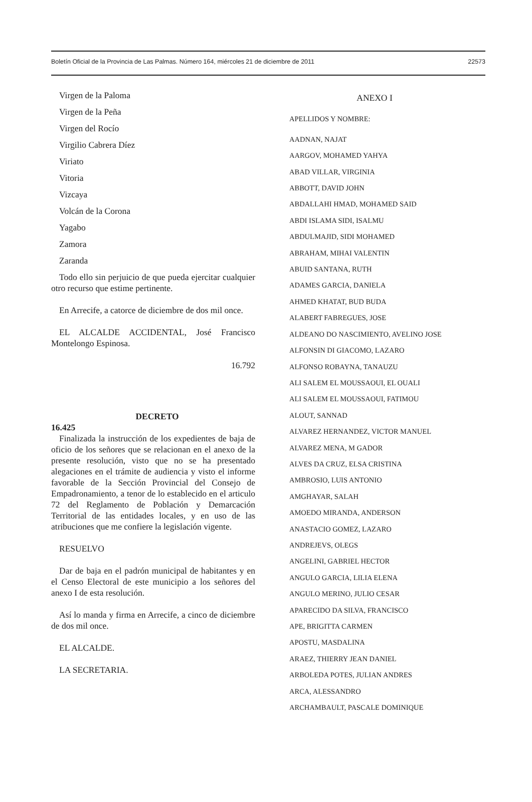Boletín Oficial de la Provincia de Las Palmas. Número 164, miércoles 21 de diciembre de 2011 22573
Virgen de la Paloma
Virgen de la Peña
Virgen del Rocío
Virgilio Cabrera Díez
Viriato
Vitoria
Vizcaya
Volcán de la Corona
Yagabo
Zamora
Zaranda
Todo ello sin perjuicio de que pueda ejercitar cualquier otro recurso que estime pertinente.
En Arrecife, a catorce de diciembre de dos mil once.
EL ALCALDE ACCIDENTAL, José Francisco Montelongo Espinosa.
16.792
DECRETO
16.425
Finalizada la instrucción de los expedientes de baja de oficio de los señores que se relacionan en el anexo de la presente resolución, visto que no se ha presentado alegaciones en el trámite de audiencia y visto el informe favorable de la Sección Provincial del Consejo de Empadronamiento, a tenor de lo establecido en el articulo 72 del Reglamento de Población y Demarcación Territorial de las entidades locales, y en uso de las atribuciones que me confiere la legislación vigente.
RESUELVO
Dar de baja en el padrón municipal de habitantes y en el Censo Electoral de este municipio a los señores del anexo I de esta resolución.
Así lo manda y firma en Arrecife, a cinco de diciembre de dos mil once.
EL ALCALDE.
LA SECRETARIA.
ANEXO I
APELLIDOS Y NOMBRE:
AADNAN, NAJAT
AARGOV, MOHAMED YAHYA
ABAD VILLAR, VIRGINIA
ABBOTT, DAVID JOHN
ABDALLAHI HMAD, MOHAMED SAID
ABDI ISLAMA SIDI, ISALMU
ABDULMAJID, SIDI MOHAMED
ABRAHAM, MIHAI VALENTIN
ABUID SANTANA, RUTH
ADAMES GARCIA, DANIELA
AHMED KHATAT, BUD BUDA
ALABERT FABREGUES, JOSE
ALDEANO DO NASCIMIENTO, AVELINO JOSE
ALFONSIN DI GIACOMO, LAZARO
ALFONSO ROBAYNA, TANAUZU
ALI SALEM EL MOUSSAOUI, EL OUALI
ALI SALEM EL MOUSSAOUI, FATIMOU
ALOUT, SANNAD
ALVAREZ HERNANDEZ, VICTOR MANUEL
ALVAREZ MENA, M GADOR
ALVES DA CRUZ, ELSA CRISTINA
AMBROSIO, LUIS ANTONIO
AMGHAYAR, SALAH
AMOEDO MIRANDA, ANDERSON
ANASTACIO GOMEZ, LAZARO
ANDREJEVS, OLEGS
ANGELINI, GABRIEL HECTOR
ANGULO GARCIA, LILIA ELENA
ANGULO MERINO, JULIO CESAR
APARECIDO DA SILVA, FRANCISCO
APE, BRIGITTA CARMEN
APOSTU, MASDALINA
ARAEZ, THIERRY JEAN DANIEL
ARBOLEDA POTES, JULIAN ANDRES
ARCA, ALESSANDRO
ARCHAMBAULT, PASCALE DOMINIQUE